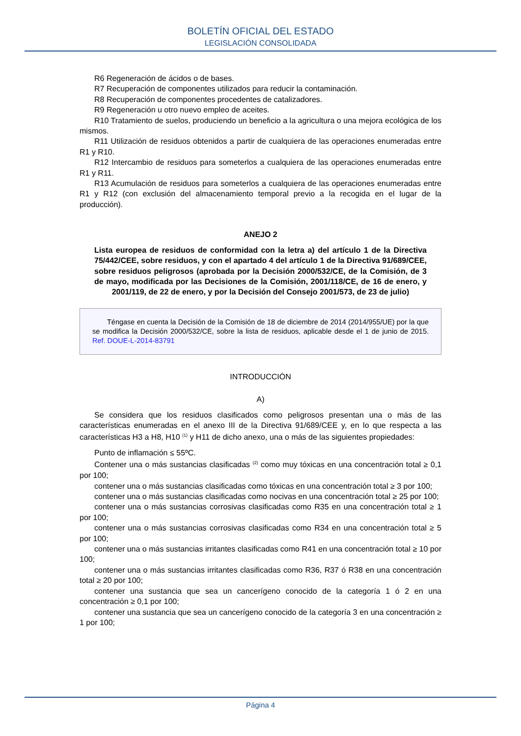BOLETÍN OFICIAL DEL ESTADO
LEGISLACIÓN CONSOLIDADA
R6 Regeneración de ácidos o de bases.
R7 Recuperación de componentes utilizados para reducir la contaminación.
R8 Recuperación de componentes procedentes de catalizadores.
R9 Regeneración u otro nuevo empleo de aceites.
R10 Tratamiento de suelos, produciendo un beneficio a la agricultura o una mejora ecológica de los mismos.
R11 Utilización de residuos obtenidos a partir de cualquiera de las operaciones enumeradas entre R1 y R10.
R12 Intercambio de residuos para someterlos a cualquiera de las operaciones enumeradas entre R1 y R11.
R13 Acumulación de residuos para someterlos a cualquiera de las operaciones enumeradas entre R1 y R12 (con exclusión del almacenamiento temporal previo a la recogida en el lugar de la producción).
ANEJO 2
Lista europea de residuos de conformidad con la letra a) del artículo 1 de la Directiva 75/442/CEE, sobre residuos, y con el apartado 4 del artículo 1 de la Directiva 91/689/CEE, sobre residuos peligrosos (aprobada por la Decisión 2000/532/CE, de la Comisión, de 3 de mayo, modificada por las Decisiones de la Comisión, 2001/118/CE, de 16 de enero, y 2001/119, de 22 de enero, y por la Decisión del Consejo 2001/573, de 23 de julio)
Téngase en cuenta la Decisión de la Comisión de 18 de diciembre de 2014 (2014/955/UE) por la que se modifica la Decisión 2000/532/CE, sobre la lista de residuos, aplicable desde el 1 de junio de 2015. Ref. DOUE-L-2014-83791
INTRODUCCIÓN
A)
Se considera que los residuos clasificados como peligrosos presentan una o más de las características enumeradas en el anexo III de la Directiva 91/689/CEE y, en lo que respecta a las características H3 a H8, H10 <sup>(1)</sup> y H11 de dicho anexo, una o más de las siguientes propiedades:
Punto de inflamación ≤ 55ºC.
Contener una o más sustancias clasificadas <sup>(2)</sup> como muy tóxicas en una concentración total ≥ 0,1 por 100;
contener una o más sustancias clasificadas como tóxicas en una concentración total ≥ 3 por 100;
contener una o más sustancias clasificadas como nocivas en una concentración total ≥ 25 por 100;
contener una o más sustancias corrosivas clasificadas como R35 en una concentración total ≥ 1 por 100;
contener una o más sustancias corrosivas clasificadas como R34 en una concentración total ≥ 5 por 100;
contener una o más sustancias irritantes clasificadas como R41 en una concentración total ≥ 10 por 100;
contener una o más sustancias irritantes clasificadas como R36, R37 ó R38 en una concentración total ≥ 20 por 100;
contener una sustancia que sea un cancerígeno conocido de la categoría 1 ó 2 en una concentración ≥ 0,1 por 100;
contener una sustancia que sea un cancerígeno conocido de la categoría 3 en una concentración ≥ 1 por 100;
Página 4